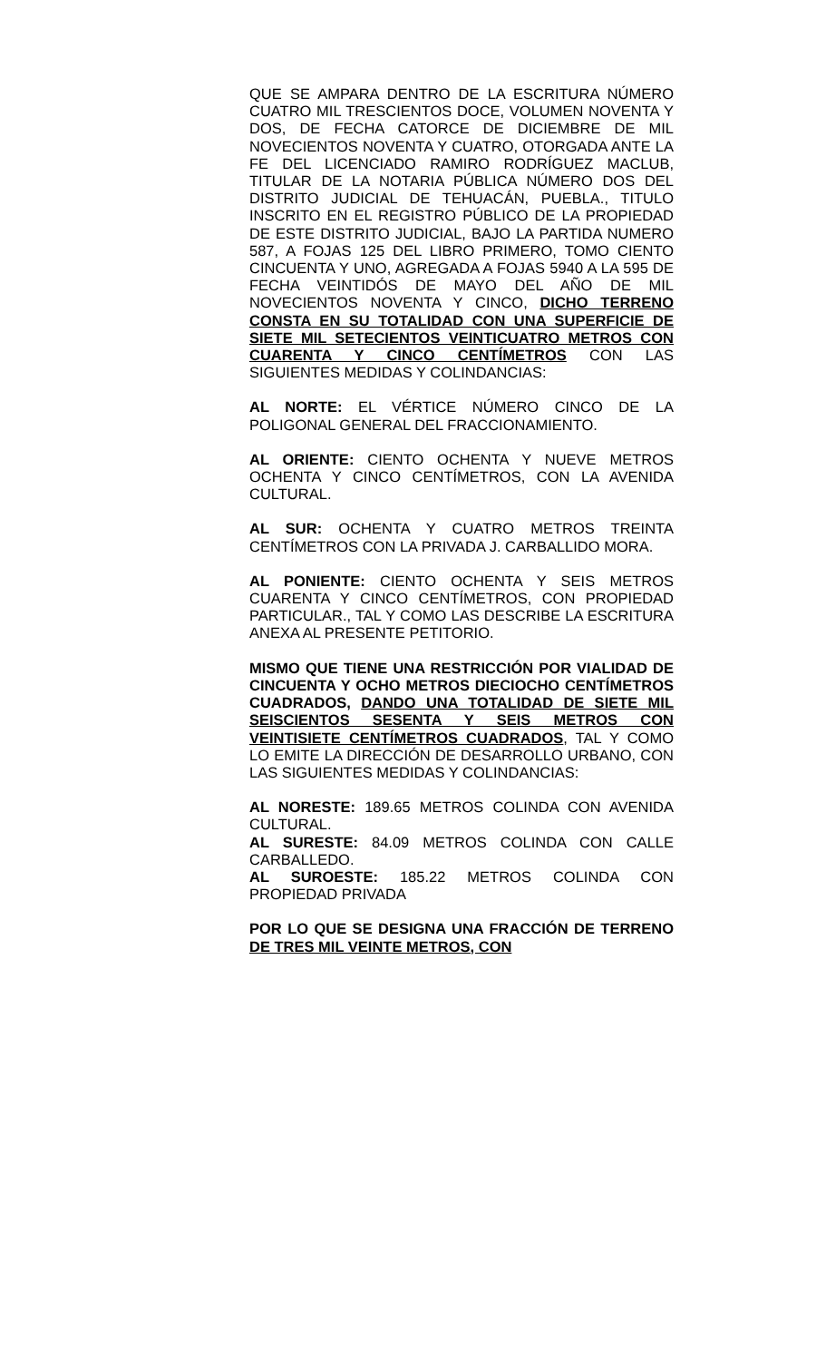QUE SE AMPARA DENTRO DE LA ESCRITURA NÚMERO CUATRO MIL TRESCIENTOS DOCE, VOLUMEN NOVENTA Y DOS, DE FECHA CATORCE DE DICIEMBRE DE MIL NOVECIENTOS NOVENTA Y CUATRO, OTORGADA ANTE LA FE DEL LICENCIADO RAMIRO RODRÍGUEZ MACLUB, TITULAR DE LA NOTARIA PÚBLICA NÚMERO DOS DEL DISTRITO JUDICIAL DE TEHUACÁN, PUEBLA., TITULO INSCRITO EN EL REGISTRO PÚBLICO DE LA PROPIEDAD DE ESTE DISTRITO JUDICIAL, BAJO LA PARTIDA NUMERO 587, A FOJAS 125 DEL LIBRO PRIMERO, TOMO CIENTO CINCUENTA Y UNO, AGREGADA A FOJAS 5940 A LA 595 DE FECHA VEINTIDÓS DE MAYO DEL AÑO DE MIL NOVECIENTOS NOVENTA Y CINCO, DICHO TERRENO CONSTA EN SU TOTALIDAD CON UNA SUPERFICIE DE SIETE MIL SETECIENTOS VEINTICUATRO METROS CON CUARENTA Y CINCO CENTÍMETROS CON LAS SIGUIENTES MEDIDAS Y COLINDANCIAS:
AL NORTE: EL VÉRTICE NÚMERO CINCO DE LA POLIGONAL GENERAL DEL FRACCIONAMIENTO.
AL ORIENTE: CIENTO OCHENTA Y NUEVE METROS OCHENTA Y CINCO CENTÍMETROS, CON LA AVENIDA CULTURAL.
AL SUR: OCHENTA Y CUATRO METROS TREINTA CENTÍMETROS CON LA PRIVADA J. CARBALLIDO MORA.
AL PONIENTE: CIENTO OCHENTA Y SEIS METROS CUARENTA Y CINCO CENTÍMETROS, CON PROPIEDAD PARTICULAR., TAL Y COMO LAS DESCRIBE LA ESCRITURA ANEXA AL PRESENTE PETITORIO.
MISMO QUE TIENE UNA RESTRICCIÓN POR VIALIDAD DE CINCUENTA Y OCHO METROS DIECIOCHO CENTÍMETROS CUADRADOS, DANDO UNA TOTALIDAD DE SIETE MIL SEISCIENTOS SESENTA Y SEIS METROS CON VEINTISIETE CENTÍMETROS CUADRADOS, TAL Y COMO LO EMITE LA DIRECCIÓN DE DESARROLLO URBANO, CON LAS SIGUIENTES MEDIDAS Y COLINDANCIAS:
AL NORESTE: 189.65 METROS COLINDA CON AVENIDA CULTURAL.
AL SURESTE: 84.09 METROS COLINDA CON CALLE CARBALLEDO.
AL SUROESTE: 185.22 METROS COLINDA CON PROPIEDAD PRIVADA
POR LO QUE SE DESIGNA UNA FRACCIÓN DE TERRENO DE TRES MIL VEINTE METROS, CON